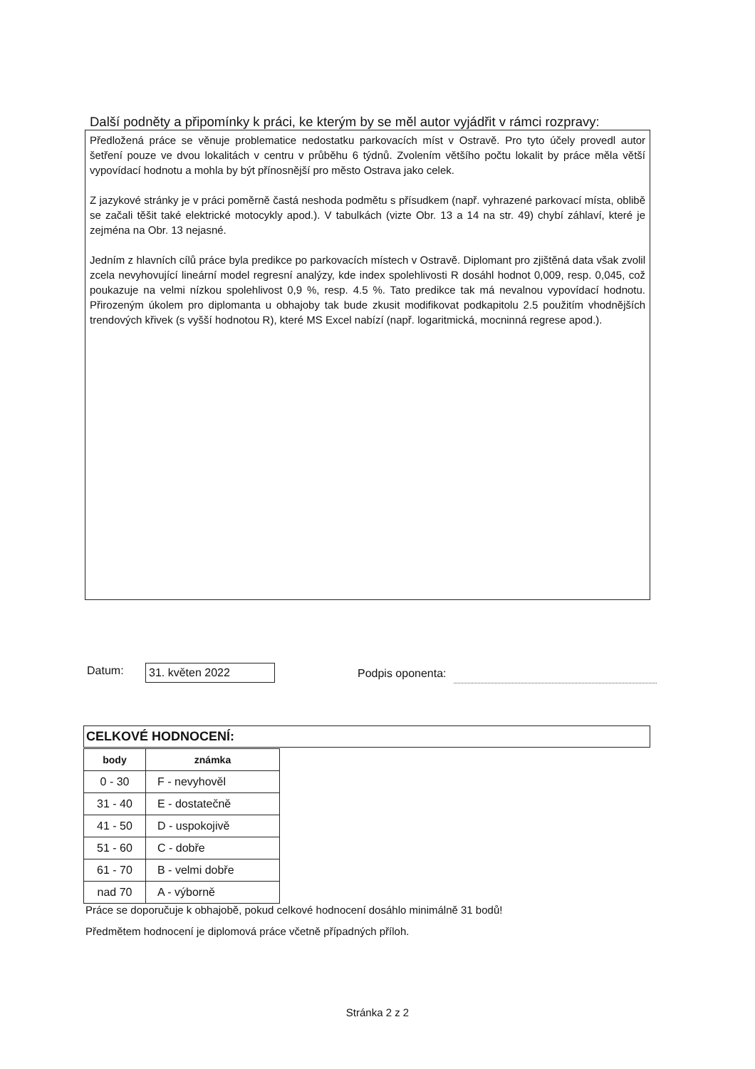Další podněty a připomínky k práci, ke kterým by se měl autor vyjádřit v rámci rozpravy:
Předložená práce se věnuje problematice nedostatku parkovacích míst v Ostravě. Pro tyto účely provedl autor šetření pouze ve dvou lokalitách v centru v průběhu 6 týdnů. Zvolením většího počtu lokalit by práce měla větší vypovídací hodnotu a mohla by být přínosnější pro město Ostrava jako celek.
Z jazykové stránky je v práci poměrně častá neshoda podmětu s přísudkem (např. vyhrazené parkovací místa, oblibě se začali těšit také elektrické motocykly apod.). V tabulkách (vizte Obr. 13 a 14 na str. 49) chybí záhlaví, které je zejména na Obr. 13 nejasné.
Jedním z hlavních cílů práce byla predikce po parkovacích místech v Ostravě. Diplomant pro zjištěná data však zvolil zcela nevyhovující lineární model regresní analýzy, kde index spolehlivosti R dosáhl hodnot 0,009, resp. 0,045, což poukazuje na velmi nízkou spolehlivost 0,9 %, resp. 4.5 %. Tato predikce tak má nevalnou vypovídací hodnotu. Přirozeným úkolem pro diplomanta u obhajoby tak bude zkusit modifikovat podkapitolu 2.5 použitím vhodnějších trendových křivek (s vyšší hodnotou R), které MS Excel nabízí (např. logaritmická, mocninná regrese apod.).
Datum: 31. květen 2022 Podpis oponenta:
CELKOVÉ HODNOCENÍ:
| body | známka |
| --- | --- |
| 0 - 30 | F - nevyhověl |
| 31 - 40 | E - dostatečně |
| 41 - 50 | D - uspokojivě |
| 51 - 60 | C - dobře |
| 61 - 70 | B - velmi dobře |
| nad 70 | A - výborně |
Práce se doporučuje k obhajobě, pokud celkové hodnocení dosáhlo minimálně 31 bodů!
Předmětem hodnocení je diplomová práce včetně případných příloh.
Stránka 2 z 2